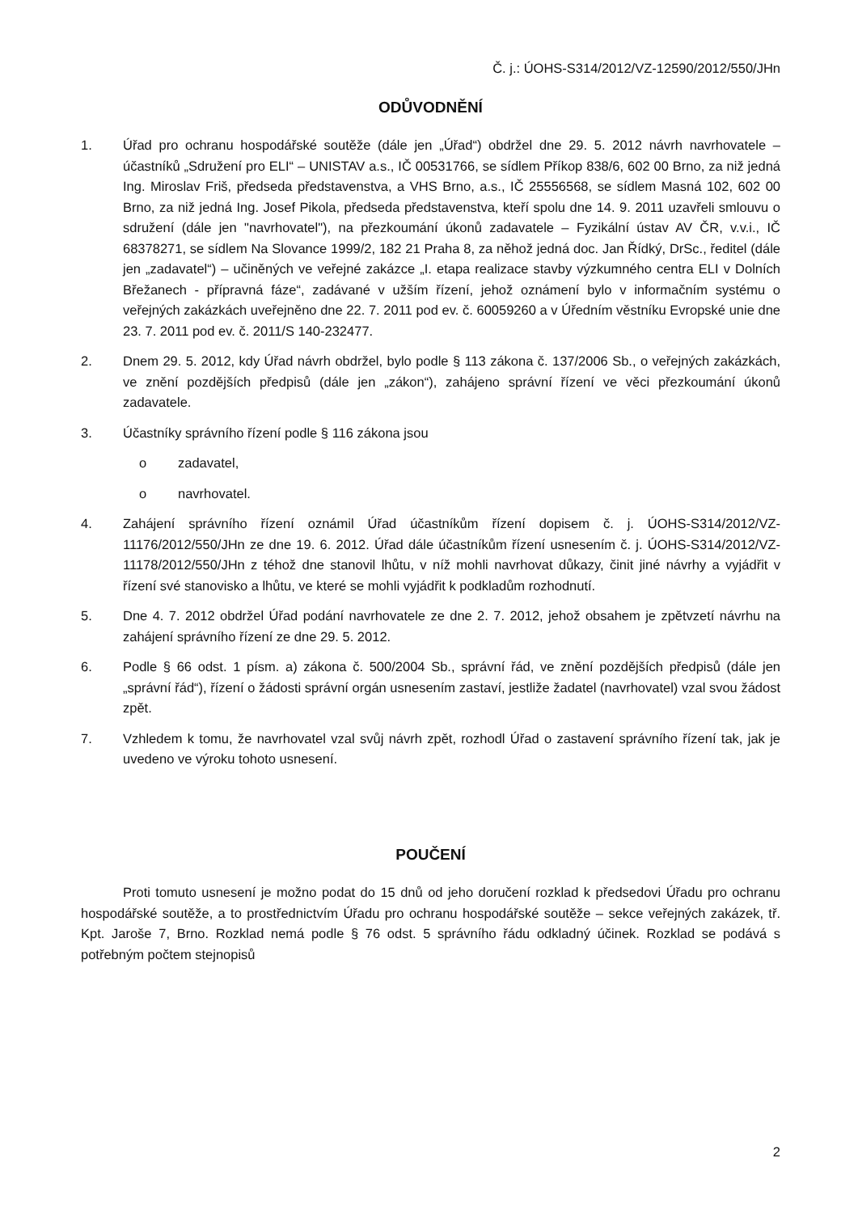Č. j.: ÚOHS-S314/2012/VZ-12590/2012/550/JHn
ODŮVODNĚNÍ
1. Úřad pro ochranu hospodářské soutěže (dále jen „Úřad“) obdržel dne 29. 5. 2012 návrh navrhovatele – účastníků „Sdružení pro ELI“ – UNISTAV a.s., IČ 00531766, se sídlem Příkop 838/6, 602 00 Brno, za niž jedná Ing. Miroslav Friš, předseda představenstva, a VHS Brno, a.s., IČ 25556568, se sídlem Masná 102, 602 00 Brno, za niž jedná Ing. Josef Pikola, předseda představenstva, kteří spolu dne 14. 9. 2011 uzavřeli smlouvu o sdružení (dále jen "navrhovatel"), na přezkoumání úkonů zadavatele – Fyzikální ústav AV ČR, v.v.i., IČ 68378271, se sídlem Na Slovance 1999/2, 182 21 Praha 8, za něhož jedná doc. Jan Řídký, DrSc., ředitel (dále jen „zadavatel“) – učiněných ve veřejné zakázce „I. etapa realizace stavby výzkumného centra ELI v Dolních Břežanech - přípravná fáze“, zadávané v užším řízení, jehož oznámení bylo v informačním systému o veřejných zakázkách uveřejněno dne 22. 7. 2011 pod ev. č. 60059260 a v Úředním věstníku Evropské unie dne 23. 7. 2011 pod ev. č. 2011/S 140-232477.
2. Dnem 29. 5. 2012, kdy Úřad návrh obdržel, bylo podle § 113 zákona č. 137/2006 Sb., o veřejných zakázkách, ve znění pozdějších předpisů (dále jen „zákon“), zahájeno správní řízení ve věci přezkoumání úkonů zadavatele.
3. Účastníky správního řízení podle § 116 zákona jsou
o zadavatel,
o navrhovatel.
4. Zahájení správního řízení oznámil Úřad účastníkům řízení dopisem č. j. ÚOHS-S314/2012/VZ-11176/2012/550/JHn ze dne 19. 6. 2012. Úřad dále účastníkům řízení usnesením č. j. ÚOHS-S314/2012/VZ-11178/2012/550/JHn z téhož dne stanovil lhůtu, v níž mohli navrhovat důkazy, činit jiné návrhy a vyjádřit v řízení své stanovisko a lhůtu, ve které se mohli vyjádřit k podkladům rozhodnutí.
5. Dne 4. 7. 2012 obdržel Úřad podání navrhovatele ze dne 2. 7. 2012, jehož obsahem je zpětvzetí návrhu na zahájení správního řízení ze dne 29. 5. 2012.
6. Podle § 66 odst. 1 písm. a) zákona č. 500/2004 Sb., správní řád, ve znění pozdějších předpisů (dále jen „správní řád“), řízení o žádosti správní orgán usnesením zastaví, jestliže žadatel (navrhovatel) vzal svou žádost zpět.
7. Vzhledem k tomu, že navrhovatel vzal svůj návrh zpět, rozhodl Úřad o zastavení správního řízení tak, jak je uvedeno ve výroku tohoto usnesení.
POUČENÍ
Proti tomuto usnesení je možno podat do 15 dnů od jeho doručení rozklad k předsedovi Úřadu pro ochranu hospodářské soutěže, a to prostřednictvím Úřadu pro ochranu hospodářské soutěže – sekce veřejných zakázek, tř. Kpt. Jaroše 7, Brno. Rozklad nemá podle § 76 odst. 5 správního řádu odkladný účinek. Rozklad se podává s potřebným počtem stejnopisů
2